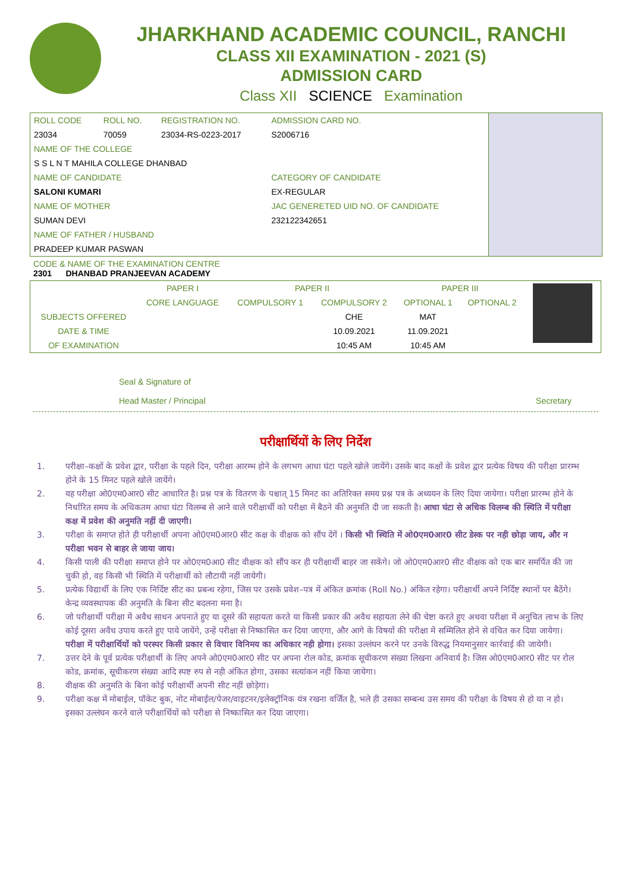JHARKHAND ACADEMIC COUNCIL, RANCHI
CLASS XII EXAMINATION - 2021 (S)
ADMISSION CARD
Class XII SCIENCE Examination
| ROLL CODE | ROLL NO. | REGISTRATION NO. | ADMISSION CARD NO. |
| 23034 | 70059 | 23034-RS-0223-2017 | S2006716 |
| NAME OF THE COLLEGE | | | |
| S S L N T MAHILA COLLEGE DHANBAD | | | |
| NAME OF CANDIDATE | | | CATEGORY OF CANDIDATE |
| SALONI KUMARI | | | EX-REGULAR |
| NAME OF MOTHER | | | JAC GENERETED UID NO. OF CANDIDATE |
| SUMAN DEVI | | | 232122342651 |
| NAME OF FATHER / HUSBAND | | | |
| PRADEEP KUMAR PASWAN | | | |
CODE & NAME OF THE EXAMINATION CENTRE
2301 DHANBAD PRANJEEVAN ACADEMY
| | PAPER I | PAPER II | | PAPER III | | |
| | CORE LANGUAGE | COMPULSORY 1 | COMPULSORY 2 | OPTIONAL 1 | OPTIONAL 2 | |
| SUBJECTS OFFERED | | | CHE | MAT | | |
| DATE & TIME | | | 10.09.2021 | 11.09.2021 | | |
| OF EXAMINATION | | | 10:45 AM | 10:45 AM | | |
Seal & Signature of
Head Master / Principal
Secretary
परीक्षार्थियों के लिए निर्देश
1. परीक्षा–कक्षों के प्रवेश द्वार, परीक्षा के पहले दिन, परीक्षा आरम्भ होने के लगभग आधा घंटा पहले खोले जायेंगे। उसके बाद कक्षों के प्रवेश द्वार प्रत्येक विषय की परीक्षा प्रारम्भ होने के 15 मिनट पहले खोले जायेंगे।
2. यह परीक्षा ओ0एम0आर0 सीट आधारित है। प्रश्न पत्र के वितरण के पश्चात् 15 मिनट का अतिरिक्त समय प्रश्न पत्र के अध्ययन के लिए दिया जायेगा। परीक्षा प्रारम्भ होने के निर्धारित समय के अधिकतम आधा घंटा विलम्ब से आने वाले परीक्षार्थी को परीक्षा में बैठने की अनुमति दी जा सकती है। आधा घंटा से अधिक विलम्ब की स्थिति में परीक्षा कक्ष में प्रवेश की अनुमति नहीं दी जाएगी।
3. परीक्षा के समाप्त होते ही परीक्षार्थी अपना ओ0एम0आर0 सीट कक्ष के वीक्षक को सौंप देंगें । किसी भी स्थिति में ओ0एम0आर0 सीट डेस्क पर नही छोड़ा जाय, और न परीक्षा भवन से बाहर ले जाया जाय।
4. किसी पाली की परीक्षा समाप्त होने पर ओ0एम0आ0 सीट वीक्षक को सौंप कर ही परीक्षार्थी बाहर जा सकेंगे। जो ओ0एम0आर0 सीट वीक्षक को एक बार समर्पित की जा चुकी हो, वह किसी भी स्थिति में परीक्षार्थी को लौटायी नहीं जायेगी।
5. प्रत्येक विद्यार्थी के लिए एक निर्दिष्ट सीट का प्रबन्ध रहेगा, जिस पर उसके प्रवेश–पत्र में अंकित क्रमांक (Roll No.) अंकित रहेगा। परीक्षार्थी अपने निर्दिष्ट स्थानों पर बैठेंगे। केन्द्र व्यवस्थापक की अनुमति के बिना सीट बदलना मना है।
6. जो परीक्षार्थी परीक्षा में अवैध साधन अपनाते हुए या दूसरे की सहायता करते या किसी प्रकार की अवैध सहायता लेने की चेष्टा करते हुए अथवा परीक्षा में अनुचित लाभ के लिए कोई दूसरा अवैध उपाय करते हुए पाये जायेंगे, उन्हें परीक्षा से निष्कासित कर दिया जाएगा, और आगे के विषयों की परीक्षा में सम्मिलित होने से वंचित कर दिया जायेगा। परीक्षा में परीक्षार्थियों को परस्पर किसी प्रकार से विचार विनिमय का अधिकार नही होगा। इसका उल्लंघन करने पर उनके विरुद्ध नियमानुसार कार्रवाई की जायेगी।
7. उत्तर देने के पूर्व प्रत्येक परीक्षार्थी के लिए अपने ओ0एम0आर0 सीट पर अपना रोल कोड, क्रमांक सूचीकरण संख्या लिखना अनिवार्य है। जिस ओ0एम0आर0 सीट पर रोल कोड, क्रमांक, सूचीकरण संख्या आदि स्पष्ट रुप से नही अंकित होगा, उसका सत्यांकन नहीं किया जायेगा।
8. वीक्षक की अनुमति के बिना कोई परीक्षार्थी अपनी सीट नहीं छोड़ेगा।
9. परीक्षा कक्ष में मोबाईल, पॉकेट बुक, नोट मोबाईल/पेजर/वाइटनर/इलेक्ट्रॉनिक यंत्र रखना वर्जित है, भले ही उसका सम्बन्ध उस समय की परीक्षा के विषय से हो या न हो। इसका उल्लंघन करने वाले परीक्षार्थियों को परीक्षा से निष्कासित कर दिया जाएगा।